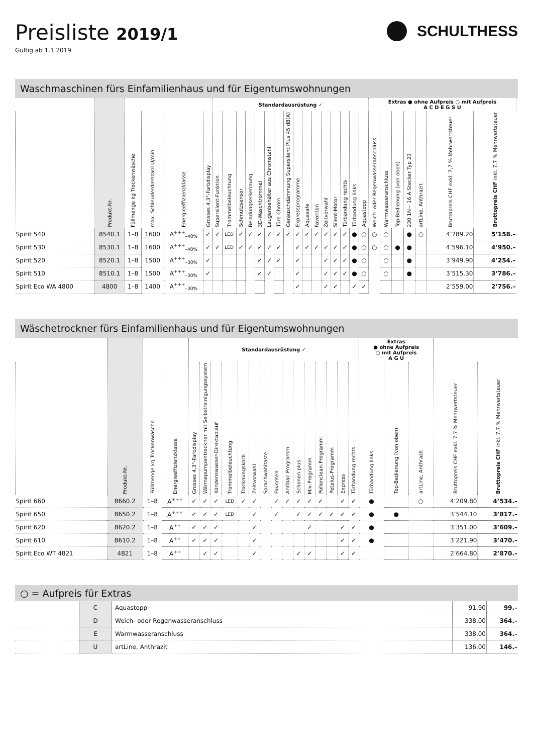Preisliste 2019/1
Gültig ab 1.1.2019
SCHULTHESS
Waschmaschinen fürs Einfamilienhaus und für Eigentumswohnungen
| | | | | | | Standardausrüstung ✓ | | | | | | | | | | | | | | | | Extras ● ohne Aufpreis ○ mit Aufpreis A C D E G S U | | | | | | | |
| | Produkt-Nr. | Füllmenge kg Trockenwäsche | max. Schleuderdrehzahl U/min | Energieeffizienzklasse | Grosses 4,3"-Farbdisplay | Supersilent-Funktion | Trommelbeleuchtung | Schmutzsensor | Beladungserkennung | 3D-Waschtrommel | Laugenbehälter aus Chromstahl | Türe Chrom | Geräuschdämmung Supersilent Plus 45 dB(A) | Expressprogramme | Aquasafe | Favoriten | Zeitvorwahl | Silent-Motor | Türbandung rechts | Türbandung links | Aquastopp | Weich- oder Regenwasseranschluss | Warmwasseranschluss | Top-Bedienung (von oben) | 230 1N~ 16 A Stecker Typ 23 | artLine, Anthrazit | Bruttopreis CHF exkl. 7,7 % Mehrwertsteuer | Bruttopreis CHF inkl. 7,7 % Mehrwertsteuer | |
| Spirit 540 | 8540.1 | 1–8 | 1600 | A<sup>+++</sup><sub>–40%</sub> | ✓ | ✓ | LED | ✓ | ✓ | ✓ | ✓ | ✓ | ✓ | ✓ | ✓ | ✓ | ✓ | ✓ | ✓ | ● | ○ | ○ | ○ | | ● | ○ | 4’789.20 | 5’158.– | |
| Spirit 530 | 8530.1 | 1–8 | 1600 | A<sup>+++</sup><sub>–40%</sub> | ✓ | ✓ | LED | ✓ | ✓ | ✓ | ✓ | ✓ | | ✓ | ✓ | ✓ | ✓ | ✓ | ✓ | ● | ○ | ○ | ○ | ● | ● | | 4’596.10 | 4’950.– | |
| Spirit 520 | 8520.1 | 1–8 | 1500 | A<sup>+++</sup><sub>–30%</sub> | ✓ | | | | | ✓ | ✓ | ✓ | | ✓ | | | ✓ | ✓ | ✓ | ● | ○ | | ○ | | ● | | 3’949.90 | 4’254.– | |
| Spirit 510 | 8510.1 | 1–8 | 1500 | A<sup>+++</sup><sub>–30%</sub> | ✓ | | | | | ✓ | ✓ | | | ✓ | | | ✓ | ✓ | ✓ | ● | ○ | | ○ | | ● | | 3’515.30 | 3’786.– | |
| Spirit Eco WA 4800 | 4800 | 1–8 | 1400 | A<sup>+++</sup><sub>–30%</sub> | | | | | | | | | | ✓ | | | ✓ | ✓ | | ✓ | ✓ | | | | | | 2’559.00 | 2’756.– | |
Wäschetrockner fürs Einfamilienhaus und für Eigentumswohnungen
| | | | | Standardausrüstung ✓ | | | | | | | | | | | | | | | Extras ● ohne Aufpreis ○ mit Aufpreis A G U | | | | |
| | Produkt-Nr. | Füllmenge kg Trockenwäsche | Energieeffizienzklasse | Grosses 4,3"-Farbdisplay | Wärmepumpentrockner mit Selbstreinigungssystem | Kondenswasser-Direktablauf | Trommelbeleuchtung | Trocknungskorb | Zeitvorwahl | Sprachwahltaste | Favoriten | Antibac-Programm | Schonen plus | Mix-Programm | Pollenclean-Programm | Petplus-Programm | Express | Türbandung rechts | Türbandung links | Top-Bedienung (von oben) | artLine, Anthrazit | Bruttopreis CHF exkl. 7,7 % Mehrwertsteuer | Bruttopreis CHF inkl. 7,7 % Mehrwertsteuer |
| Spirit 660 | 8660.2 | 1–8 | A<sup>+++</sup> | ✓ | ✓ | ✓ | LED | ✓ | ✓ | | ✓ | ✓ | ✓ | ✓ | ✓ | | ✓ | ✓ | ● | | ○ | 4’209.80 | 4’534.– |
| Spirit 650 | 8650.2 | 1–8 | A<sup>+++</sup> | ✓ | ✓ | ✓ | LED | | ✓ | | ✓ | | ✓ | ✓ | ✓ | ✓ | ✓ | ✓ | ● | ● | | 3’544.10 | 3’817.– |
| Spirit 620 | 8620.2 | 1–8 | A<sup>++</sup> | ✓ | ✓ | ✓ | | | ✓ | | | | | ✓ | | | ✓ | ✓ | ● | | | 3’351.00 | 3’609.– |
| Spirit 610 | 8610.2 | 1–8 | A<sup>++</sup> | ✓ | ✓ | ✓ | | | ✓ | | | | | | | | ✓ | ✓ | ● | | | 3’221.90 | 3’470.– |
| Spirit Eco WT 4821 | 4821 | 1–8 | A<sup>++</sup> | | ✓ | ✓ | | | ✓ | | | | ✓ | ✓ | | | ✓ | ✓ | | | | 2’664.80 | 2’870.– |
○ = Aufpreis für Extras
| | C | Aquastopp | 91.90 | 99.– |
| | D | Weich- oder Regenwasseranschluss | 338.00 | 364.– |
| | E | Warmwasseranschluss | 338.00 | 364.– |
| | U | artLine, Anthrazit | 136.00 | 146.– |